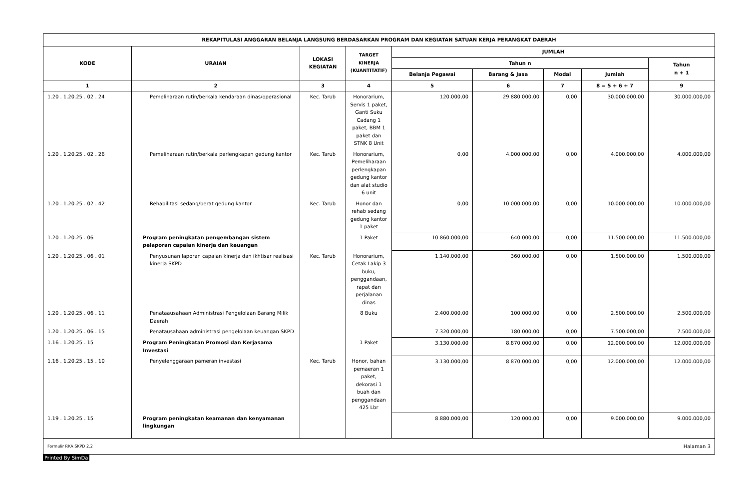| REKAPITULASI ANGGARAN BELANJA LANGSUNG BERDASARKAN PROGRAM DAN KEGIATAN SATUAN KERJA PERANGKAT DAERAH | | | | | | | | |
| --- | --- | --- | --- | --- | --- | --- | --- | --- |
| KODE | URAIAN | LOKASI KEGIATAN | TARGET KINERJA (KUANTITATIF) | JUMLAH | | | | |
| | | | | Tahun n | | | | Tahun n + 1 |
| | | | | Belanja Pegawai | Barang & Jasa | Modal | Jumlah | |
| 1 | 2 | 3 | 4 | 5 | 6 | 7 | 8 = 5 + 6 + 7 | 9 |
| 1.20 . 1.20.25 . 02 . 24 | Pemeliharaan rutin/berkala kendaraan dinas/operasional | Kec. Tarub | Honorarium, Servis 1 paket, Ganti Suku Cadang 1 paket, BBM 1 paket dan STNK 8 Unit | 120.000,00 | 29.880.000,00 | 0,00 | 30.000.000,00 | 30.000.000,00 |
| 1.20 . 1.20.25 . 02 . 26 | Pemeliharaan rutin/berkala perlengkapan gedung kantor | Kec. Tarub | Honorarium, Pemeliharaan perlengkapan gedung kantor dan alat studio 6 unit | 0,00 | 4.000.000,00 | 0,00 | 4.000.000,00 | 4.000.000,00 |
| 1.20 . 1.20.25 . 02 . 42 | Rehabilitasi sedang/berat gedung kantor | Kec. Tarub | Honor dan rehab sedang gedung kantor 1 paket | 0,00 | 10.000.000,00 | 0,00 | 10.000.000,00 | 10.000.000,00 |
| 1.20 . 1.20.25 . 06 | Program peningkatan pengembangan sistem pelaporan capaian kinerja dan keuangan | | 1 Paket | 10.860.000,00 | 640.000,00 | 0,00 | 11.500.000,00 | 11.500.000,00 |
| 1.20 . 1.20.25 . 06 . 01 | Penyusunan laporan capaian kinerja dan ikhtisar realisasi kinerja SKPD | Kec. Tarub | Honorarium, Cetak Lakip 3 buku, penggandaan, rapat dan perjalanan dinas | 1.140.000,00 | 360.000,00 | 0,00 | 1.500.000,00 | 1.500.000,00 |
| 1.20 . 1.20.25 . 06 . 11 | Penataausahaan Administrasi Pengelolaan Barang Milik Daerah | | 8 Buku | 2.400.000,00 | 100.000,00 | 0,00 | 2.500.000,00 | 2.500.000,00 |
| 1.20 . 1.20.25 . 06 . 15 | Penatausahaan administrasi pengelolaan keuangan SKPD | | | 7.320.000,00 | 180.000,00 | 0,00 | 7.500.000,00 | 7.500.000,00 |
| 1.16 . 1.20.25 . 15 | Program Peningkatan Promosi dan Kerjasama Investasi | | 1 Paket | 3.130.000,00 | 8.870.000,00 | 0,00 | 12.000.000,00 | 12.000.000,00 |
| 1.16 . 1.20.25 . 15 . 10 | Penyelenggaraan pameran investasi | Kec. Tarub | Honor, bahan pemaeran 1 paket, dekorasi 1 buah dan penggandaan 425 Lbr | 3.130.000,00 | 8.870.000,00 | 0,00 | 12.000.000,00 | 12.000.000,00 |
| 1.19 . 1.20.25 . 15 | Program peningkatan keamanan dan kenyamanan lingkungan | | | 8.880.000,00 | 120.000,00 | 0,00 | 9.000.000,00 | 9.000.000,00 |
| Formulir RKA SKPD 2.2 Halaman 3 | | | | | | | | |
Printed By SimDa